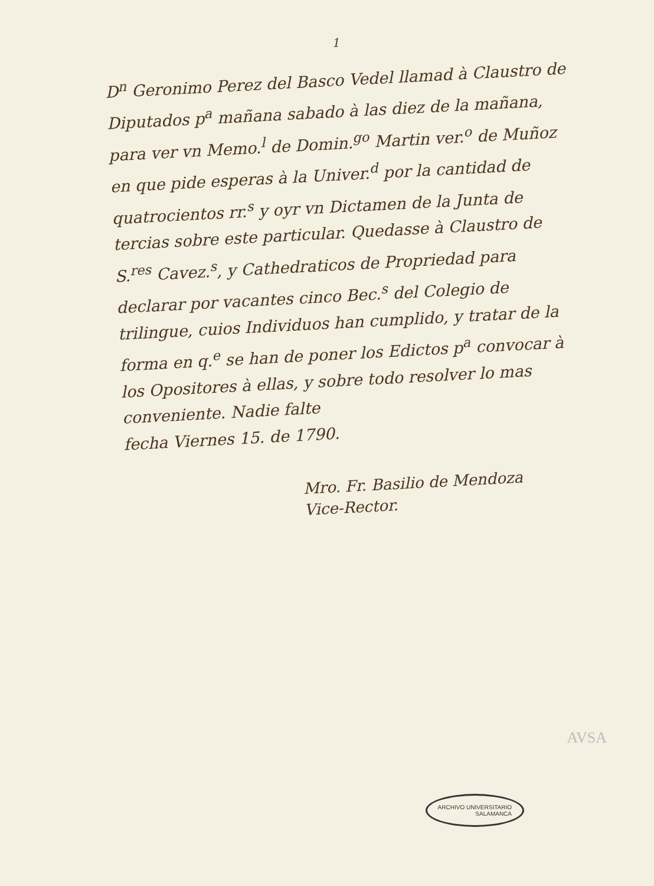1
D<sup>n</sup> Geronimo Perez del Basco Vedel llamad à Claustro de Diputados p<sup>a</sup> mañana sabado à las diez de la mañana, para ver vn Memo.<sup>l</sup> de Domin.<sup>go</sup> Martin ver.<sup>o</sup> de Muñoz en que pide esperas à la Univer.<sup>d</sup> por la cantidad de quatrocientos rr.<sup>s</sup> y oyr vn Dictamen de la Junta de tercias sobre este particular. Quedasse à Claustro de S.<sup>res</sup> Cavez.<sup>s</sup>, y Cathedraticos de Propriedad para declarar por vacantes cinco Bec.<sup>s</sup> del Colegio de trilingue, cuios Individuos han cumplido, y tratar de la forma en q.<sup>e</sup> se han de poner los Edictos p<sup>a</sup> convocar à los Opositores à ellas, y sobre todo resolver lo mas conveniente. Nadie falte
fecha Viernes 15. de 1790.
Mro. Fr. Basilio de Mendoza
Vice-Rector.
AVSA
ARCHIVO UNIVERSITARIO
SALAMANCA